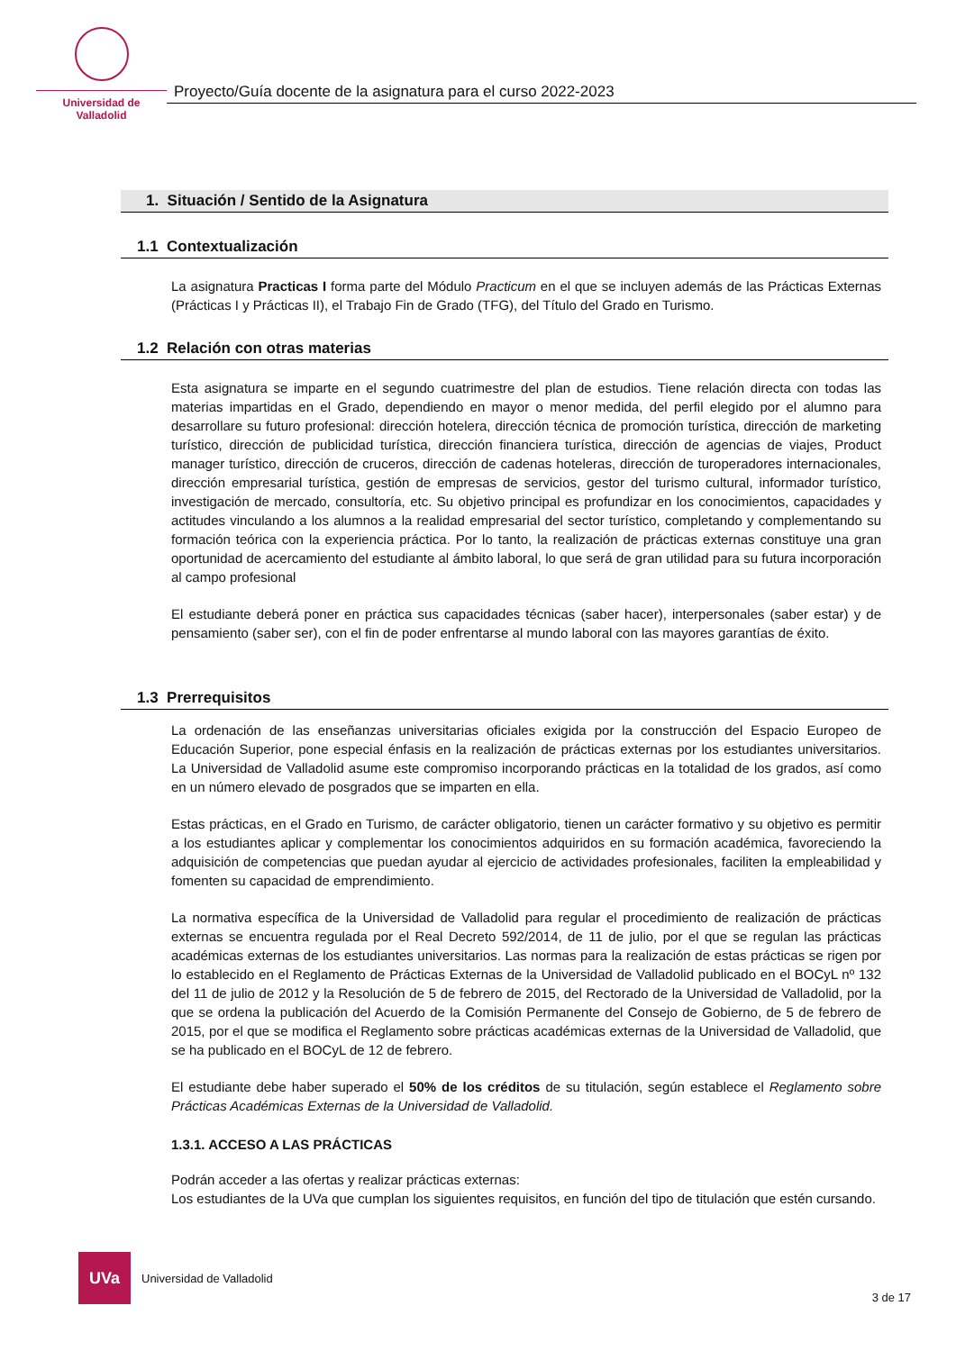Universidad de Valladolid
Proyecto/Guía docente de la asignatura para el curso 2022-2023
1. Situación / Sentido de la Asignatura
1.1 Contextualización
La asignatura Practicas I forma parte del Módulo Practicum en el que se incluyen además de las Prácticas Externas (Prácticas I y Prácticas II), el Trabajo Fin de Grado (TFG), del Título del Grado en Turismo.
1.2 Relación con otras materias
Esta asignatura se imparte en el segundo cuatrimestre del plan de estudios. Tiene relación directa con todas las materias impartidas en el Grado, dependiendo en mayor o menor medida, del perfil elegido por el alumno para desarrollare su futuro profesional: dirección hotelera, dirección técnica de promoción turística, dirección de marketing turístico, dirección de publicidad turística, dirección financiera turística, dirección de agencias de viajes, Product manager turístico, dirección de cruceros, dirección de cadenas hoteleras, dirección de turoperadores internacionales, dirección empresarial turística, gestión de empresas de servicios, gestor del turismo cultural, informador turístico, investigación de mercado, consultoría, etc. Su objetivo principal es profundizar en los conocimientos, capacidades y actitudes vinculando a los alumnos a la realidad empresarial del sector turístico, completando y complementando su formación teórica con la experiencia práctica. Por lo tanto, la realización de prácticas externas constituye una gran oportunidad de acercamiento del estudiante al ámbito laboral, lo que será de gran utilidad para su futura incorporación al campo profesional
El estudiante deberá poner en práctica sus capacidades técnicas (saber hacer), interpersonales (saber estar) y de pensamiento (saber ser), con el fin de poder enfrentarse al mundo laboral con las mayores garantías de éxito.
1.3 Prerrequisitos
La ordenación de las enseñanzas universitarias oficiales exigida por la construcción del Espacio Europeo de Educación Superior, pone especial énfasis en la realización de prácticas externas por los estudiantes universitarios. La Universidad de Valladolid asume este compromiso incorporando prácticas en la totalidad de los grados, así como en un número elevado de posgrados que se imparten en ella.
Estas prácticas, en el Grado en Turismo, de carácter obligatorio, tienen un carácter formativo y su objetivo es permitir a los estudiantes aplicar y complementar los conocimientos adquiridos en su formación académica, favoreciendo la adquisición de competencias que puedan ayudar al ejercicio de actividades profesionales, faciliten la empleabilidad y fomenten su capacidad de emprendimiento.
La normativa específica de la Universidad de Valladolid para regular el procedimiento de realización de prácticas externas se encuentra regulada por el Real Decreto 592/2014, de 11 de julio, por el que se regulan las prácticas académicas externas de los estudiantes universitarios. Las normas para la realización de estas prácticas se rigen por lo establecido en el Reglamento de Prácticas Externas de la Universidad de Valladolid publicado en el BOCyL nº 132 del 11 de julio de 2012 y la Resolución de 5 de febrero de 2015, del Rectorado de la Universidad de Valladolid, por la que se ordena la publicación del Acuerdo de la Comisión Permanente del Consejo de Gobierno, de 5 de febrero de 2015, por el que se modifica el Reglamento sobre prácticas académicas externas de la Universidad de Valladolid, que se ha publicado en el BOCyL de 12 de febrero.
El estudiante debe haber superado el 50% de los créditos de su titulación, según establece el Reglamento sobre Prácticas Académicas Externas de la Universidad de Valladolid.
1.3.1. ACCESO A LAS PRÁCTICAS
Podrán acceder a las ofertas y realizar prácticas externas:
Los estudiantes de la UVa que cumplan los siguientes requisitos, en función del tipo de titulación que estén cursando.
UVa
Universidad de Valladolid 3 de 17